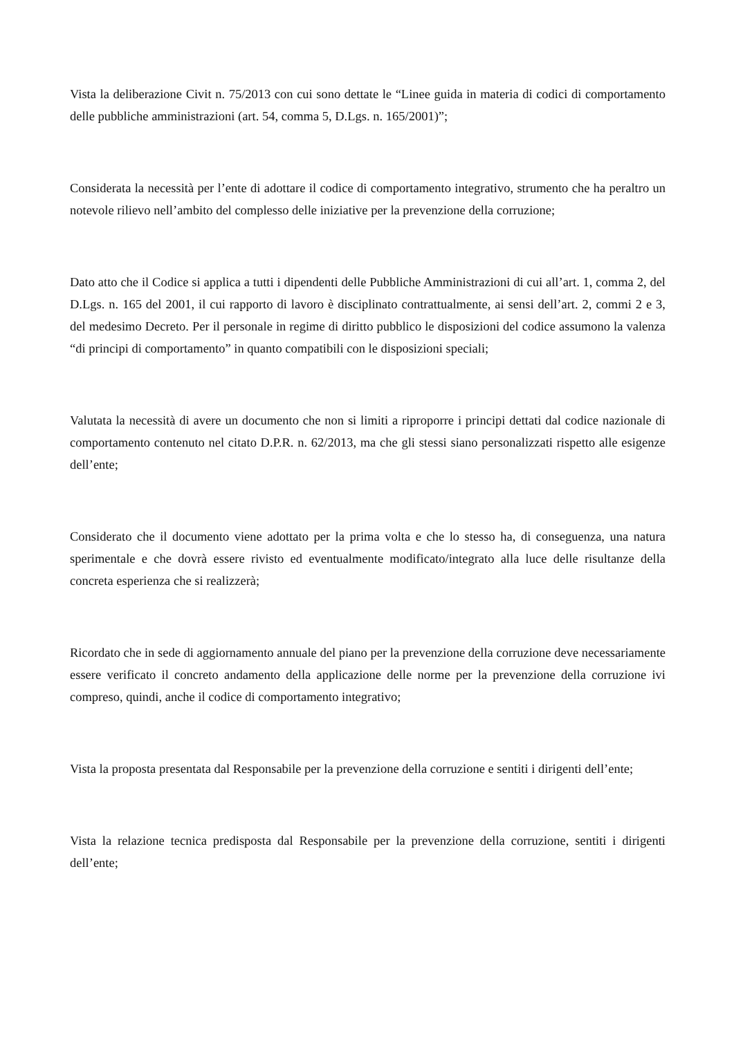Vista la deliberazione Civit n. 75/2013 con cui sono dettate le “Linee guida in materia di codici di comportamento delle pubbliche amministrazioni (art. 54, comma 5, D.Lgs. n. 165/2001)”;
Considerata la necessità per l’ente di adottare il codice di comportamento integrativo, strumento che ha peraltro un notevole rilievo nell’ambito del complesso delle iniziative per la prevenzione della corruzione;
Dato atto che il Codice si applica a tutti i dipendenti delle Pubbliche Amministrazioni di cui all’art. 1, comma 2, del D.Lgs. n. 165 del 2001, il cui rapporto di lavoro è disciplinato contrattualmente, ai sensi dell’art. 2, commi 2 e 3, del medesimo Decreto. Per il personale in regime di diritto pubblico le disposizioni del codice assumono la valenza “di principi di comportamento” in quanto compatibili con le disposizioni speciali;
Valutata la necessità di avere un documento che non si limiti a riproporre i principi dettati dal codice nazionale di comportamento contenuto nel citato D.P.R. n. 62/2013, ma che gli stessi siano personalizzati rispetto alle esigenze dell’ente;
Considerato che il documento viene adottato per la prima volta e che lo stesso ha, di conseguenza, una natura sperimentale e che dovrà essere rivisto ed eventualmente modificato/integrato alla luce delle risultanze della concreta esperienza che si realizzerà;
Ricordato che in sede di aggiornamento annuale del piano per la prevenzione della corruzione deve necessariamente essere verificato il concreto andamento della applicazione delle norme per la prevenzione della corruzione ivi compreso, quindi, anche il codice di comportamento integrativo;
Vista la proposta presentata dal Responsabile per la prevenzione della corruzione e sentiti i dirigenti dell’ente;
Vista la relazione tecnica predisposta dal Responsabile per la prevenzione della corruzione, sentiti i dirigenti dell’ente;